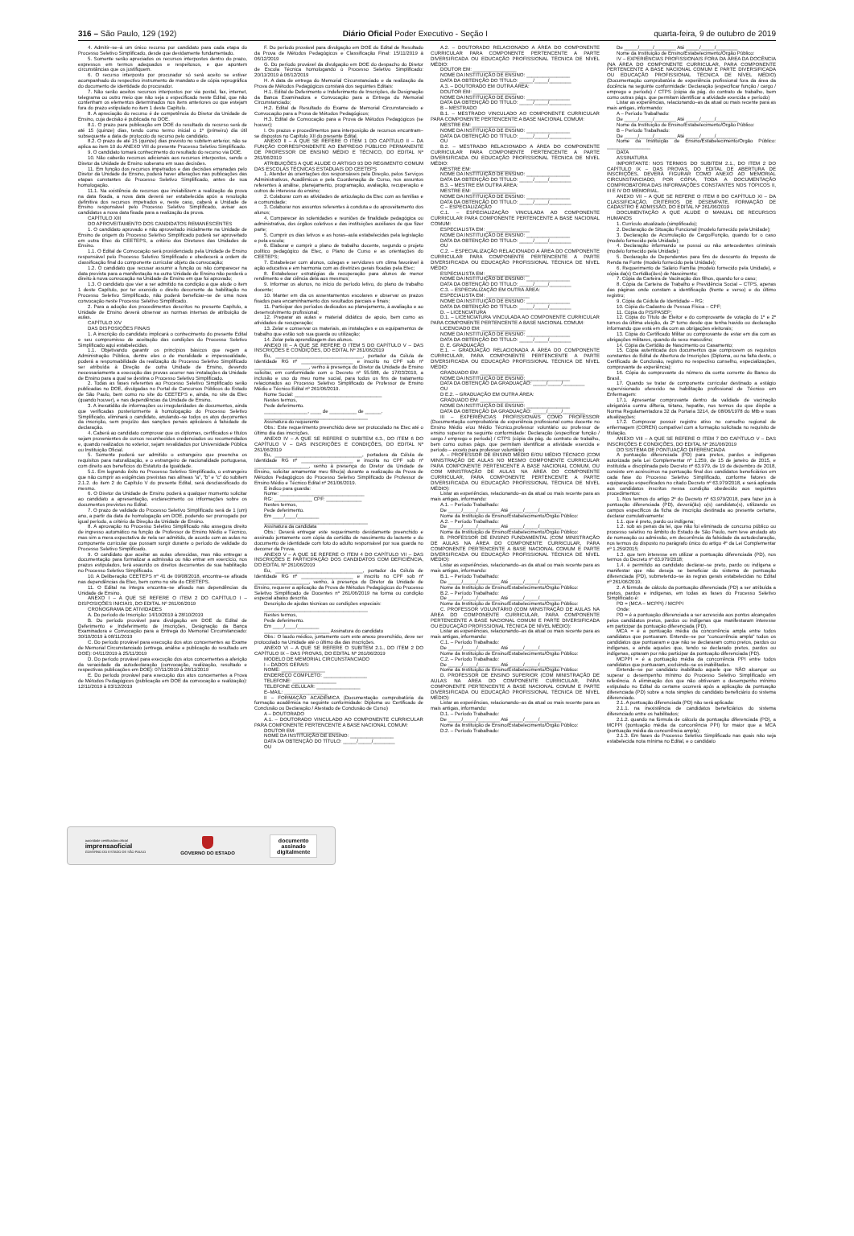316 – São Paulo, 129 (192) Diário Oficial Poder Executivo - Seção I quarta-feira, 9 de outubro de 2019
4. Admitir–se–á um único recurso por candidato para cada etapa do Processo Seletivo Simplificado, desde que devidamente fundamentado.
5. Somente serão apreciados os recursos interpostos dentro do prazo, expressos em termos adequados e respeitosos, e que apontem circunstâncias que os justifiquem.
6. O recurso interposto por procurador só será aceito se estiver acompanhado do respectivo instrumento de mandato e de cópia reprográfica do documento de identidade do procurador.
7. Não serão aceitos recursos interpostos por via postal, fax, internet, telegrama ou outro meio que não seja o especificado neste Edital, que não contenham os elementos determinados nos itens anteriores ou que estejam fora do prazo estipulado no item 1 deste Capítulo.
8. A apreciação do recurso é de competência do Diretor da Unidade de Ensino, cuja decisão é publicada no DOE.
8.1. O prazo para publicação em DOE do resultado do recurso será de até 15 (quinze) dias, tendo como termo inicial o 1º (primeiro) dia útil subsequente a data de protocolo do recurso pelo candidato.
8.2. O prazo de até 15 (quinze) dias previsto no subitem anterior, não se aplica ao item 10 do ANEXO VIII do presente Processo Seletivo Simplificado.
9. O candidato tomará conhecimento do resultado do recurso via DOE.
10. Não caberão recursos adicionais aos recursos interpostos, sendo o Diretor da Unidade de Ensino soberano em suas decisões.
11. Em função dos recursos impetrados e das decisões emanadas pelo Diretor da Unidade de Ensino, poderá haver alterações nas publicações das etapas constantes do Processo Seletivo Simplificado, antes de sua homologação.
11.1. Na existência de recursos que inviabilizem a realização da prova na data fixada, a nova data deverá ser estabelecida após a resolução definitiva dos recursos impetrados e, neste caso, caberá a Unidade de Ensino responsável pelo Processo Seletivo Simplificado, avisar aos candidatos a nova data fixada para a realização da prova.
CAPÍTULO XIII
DO APROVEITAMENTO DOS CANDIDATOS REMANESCENTES
1. O candidato aprovado e não aproveitado inicialmente na Unidade de Ensino de origem do Processo Seletivo Simplificado poderá ser aproveitado em outra Etec do CEETEPS, a critério dos Diretores das Unidades de Ensino.
1.1. O Edital de Convocação será providenciado pela Unidade de Ensino responsável pelo Processo Seletivo Simplificado e obedecerá a ordem de classificação final do componente curricular objeto da convocação;
1.2. O candidato que recusar assumir a função ou não comparecer na data prevista para a manifestação na outra Unidade de Ensino não perderá o direito à nova convocação na Unidade de Ensino em que foi aprovado;
1.3. O candidato que vier a ser admitido na condição a que alude o item 1 deste Capítulo, por ter exercido o direito decorrente da habilitação no Processo Seletivo Simplificado, não poderá beneficiar–se de uma nova convocação neste Processo Seletivo Simplificado.
2. Para a adoção dos procedimentos descritos no presente Capítulo, a Unidade de Ensino deverá observar as normas internas de atribuição de aulas.
CAPÍTULO XIV
DAS DISPOSIÇÕES FINAIS
1. A inscrição do candidato implicará o conhecimento do presente Edital e seu compromisso de aceitação das condições do Processo Seletivo Simplificado aqui estabelecidas.
1.1. Objetivando garantir os princípios básicos que regem a Administração Pública, dentre eles o de moralidade e impessoalidade, poderá a responsabilidade da realização do Processo Seletivo Simplificado ser atribuída à Direção de outra Unidade de Ensino, devendo necessariamente a execução das provas ocorrer nas instalações da Unidade de Ensino para a qual se destina o Processo Seletivo Simplificado.
2. Todas as fases referentes ao Processo Seletivo Simplificado serão publicadas no DOE, divulgadas no Portal de Concursos Públicos do Estado de São Paulo, bem como no site do CEETEPS e, ainda, no site da Etec (quando houver), e nas dependências da Unidade de Ensino.
3. A inexatidão de informações ou irregularidades de documentos, ainda que verificadas posteriormente à homologação do Processo Seletivo Simplificado, eliminará o candidato, anulando–se todos os atos decorrentes da inscrição, sem prejuízo das sanções penais aplicáveis à falsidade de declaração.
4. Caberá ao candidato comprovar que os diplomas, certificados e títulos sejam provenientes de cursos reconhecidos credenciados ou recomendados e, quando realizados no exterior, sejam revalidados por Universidade Pública ou Instituição Oficial.
5. Somente poderá ser admitido o estrangeiro que preencha os requisitos para naturalização, e o estrangeiro de nacionalidade portuguesa, com direito aos benefícios do Estatuto da Igualdade.
5.1. Em logrando êxito no Processo Seletivo Simplificado, o estrangeiro que não cumprir as exigências previstas nas alíneas "a", "b" e "c" do subitem 2.1.2. do item 2 do Capítulo V do presente Edital, será desclassificado do mesmo.
6. O Diretor da Unidade de Ensino poderá a qualquer momento solicitar ao candidato a apresentação, esclarecimento ou informações sobre os documentos previstos no Edital.
7. O prazo de validade do Processo Seletivo Simplificado será de 1 (um) ano, a partir da data de homologação em DOE, podendo ser prorrogado por igual período, a critério da Direção da Unidade de Ensino.
8. A aprovação no Processo Seletivo Simplificado não assegura direito de ingresso automático na função de Professor de Ensino Médio e Técnico, mas sim a mera expectativa de nela ser admitido, de acordo com as aulas no componente curricular que possam surgir durante o período de validade do Processo Seletivo Simplificado.
9. O candidato que aceitar as aulas oferecidas, mas não entregar a documentação para formalizar a admissão ou não entrar em exercício, nos prazos estipulados, terá exaurido os direitos decorrentes de sua habilitação no Processo Seletivo Simplificado.
10. A Deliberação CEETEPS nº 41 de 09/08/2018, encontra–se afixada nas dependências da Etec, bem como no site do CEETEPS.
11. O Edital na íntegra encontra–se afixado nas dependências da Unidade de Ensino.
ANEXO I – A QUE SE REFERE O ITEM 2 DO CAPÍTULO I – DISPOSIÇÕES INICIAIS, DO EDITAL Nº 261/06/2019
CRONOGRAMA DE ATIVIDADES
A. Do período de Inscrição: 14/10/2019 à 28/10/2019
B. Do período provável para divulgação em DOE do Edital de Deferimento e Indeferimento de Inscrições, Designação da Banca Examinadora e Convocação para a Entrega do Memorial Circunstanciado: 30/10/2019 à 08/11/2019
C. Do período provável para execução dos atos concernentes ao Exame de Memorial Circunstanciado (entrega, análise e publicação do resultado em DOE): 04/11/2019 à 25/11/2019
D. Do período provável para execução dos atos concernentes a aferição da veracidade da autodeclaração (convocação, realização, resultado e respectivas publicações em DOE): 07/11/2019 à 28/11/2019
E. Do período provável para execução dos atos concernentes a Prova de Métodos Pedagógicos (publicação em DOE da convocação e realização): 12/11/2019 à 03/12/2019
F. Do período provável para divulgação em DOE do Edital de Resultado da Prova de Métodos Pedagógicos e Classificação Final: 15/11/2019 à 06/12/2019
G. Do período provável da divulgação em DOE do despacho do Diretor de Escola Técnica homologando o Processo Seletivo Simplificado: 20/11/2019 à 06/12/2019
H. A data de entrega do Memorial Circunstanciado e da realização da Prova de Métodos Pedagógicos constará dos seguintes Editais:
H.1. Edital de Deferimento e Indeferimento de Inscrições, de Designação da Banca Examinadora e Convocação para a Entrega do Memorial Circunstanciado;
H.2. Edital de Resultado do Exame de Memorial Circunstanciado e Convocação para a Prova de Métodos Pedagógicos;
H.3. Edital de Convocação para a Prova de Métodos Pedagógicos (se houver);
I. Os prazos e procedimentos para interposição de recursos encontram–se dispostos no Capítulo XII do presente Edital.
ANEXO II – A QUE SE REFERE O ITEM 1 DO CAPÍTULO II – DA FUNÇÃO CORRESPONDENTE AO EMPREGO PÚBLICO PERMANENTE DE PROFESSOR DE ENSINO MÉDIO E TÉCNICO, DO EDITAL Nº 261/06/2019
ATRIBUIÇÕES A QUE ALUDE O ARTIGO 93 DO REGIMENTO COMUM DAS ESCOLAS TÉCNICAS ESTADUAIS DO CEETEPS
1. Atender às orientações dos responsáveis pela Direção, pelos Serviços Administrativos, Acadêmicos e pela Coordenação de Curso, nos assuntos referentes à análise, planejamento, programação, avaliação, recuperação e outros de interesse do ensino;
2. Colaborar com as atividades de articulação da Etec com as famílias e a comunidade;
3. Colaborar nos assuntos referentes à conduta e do aproveitamento dos alunos;
4. Comparecer às solenidades e reuniões de finalidade pedagógica ou administrativa, dos órgãos coletivos e das instituições auxiliares de que fizer parte;
5. Cumprir os dias letivos e as horas–aula estabelecidas pela legislação e pela escola;
6. Elaborar e cumprir o plano de trabalho docente, segundo o projeto político pedagógico da Etec, o Plano de Curso e as orientações do CEETEPS;
7. Estabelecer com alunos, colegas e servidores um clima favorável à ação educativa e em harmonia com as diretrizes gerais fixadas pela Etec;
8. Estabelecer estratégias de recuperação para alunos de menor rendimento e dar ciência dela aos mesmos;
9. Informar os alunos, no início do período letivo, do plano de trabalho docente;
10. Manter em dia os assentamentos escolares e observar os prazos fixados para encaminhamento dos resultados parciais e finais;
11. Participar dos períodos dedicados ao planejamento, à avaliação e ao desenvolvimento profissional;
12. Preparar as aulas e material didático de apoio, bem como as atividades de recuperação;
13. Zelar e conservar os materiais, as instalações e os equipamentos de trabalho que estão sob sua guarda ou utilização;
14. Zelar pela aprendizagem dos alunos.
ANEXO III – A QUE SE REFERE O ITEM 5 DO CAPÍTULO V – DAS INSCRIÇÕES E CONDIÇÕES, DO EDITAL Nº 261/06/2019
Eu, ________________________________, portador da Célula de Identidade RG nº ___________________ e inscrito no CPF sob nº ____________________, venho à presença do Diretor da Unidade de Ensino solicitar, em conformidade com o Decreto nº 55.588, de 17/03/2010, a inclusão e uso do meu nome social, para todos os fins de tratamento relacionados ao Processo Seletivo Simplificado de Professor de Ensino Médio e Técnico Edital nº 261/06/2019.
Nome Social: ________________________________
Nestes termos,
Pede deferimento.
________________, ____ de __________ de ______.
______________________________________
Assinatura do requerente
Obs.: Este requerimento preenchido deve ser protocolado na Etec até o último dia das inscrições.
ANEXO IV – A QUE SE REFERE O SUBITEM 6.3., DO ITEM 6 DO CAPÍTULO V – DAS INSCRIÇÕES E CONDIÇÕES, DO EDITAL Nº 261/06/2019
Eu, ________________________________, portadora da Célula de Identidade RG nº ___________________ e inscrita no CPF sob nº ____________________, venho à presença do Diretor da Unidade de Ensino, solicitar amamentar meu filho(a) durante a realização da Prova de Métodos Pedagógicos do Processo Seletivo Simplificado de Professor de Ensino Médio e Técnico Edital nº 261/06/2019.
E indico para guarda:
Nome: _______________________________
RG: ______________ CPF: _____________
Nestes termos,
Pede deferimento.
Em ____/____/________
______________________________________
Assinatura da candidata
Obs.: Deverá entregar este requerimento devidamente preenchido e assinado juntamente com cópia da certidão de nascimento do lactente e do documento de identidade com foto do adulto responsável por sua guarda no decorrer da Prova.
ANEXO V – A QUE SE REFERE O ITEM 4 DO CAPÍTULO VII – DAS INSCRIÇÕES E PARTICIPAÇÃO DOS CANDIDATOS COM DEFICIÊNCIA, DO EDITAL Nº 261/06/2019
Eu, ________________________________, portador da Célula de Identidade RG nº ___________________ e inscrito no CPF sob nº ____________________, venho, à presença do Diretor da Unidade de Ensino, requerer a aplicação da Prova de Métodos Pedagógicos do Processo Seletivo Simplificado de Docentes nº 261/06/2019 na forma ou condição especial abaixo descrita.
Descrição de ajudas técnicas ou condições especiais:
______________________________________
Nestes termos,
Pede deferimento.
Em ____/____/________
________________________ Assinatura do candidato
Obs.: O laudo médico, juntamente com este anexo preenchido, deve ser protocolado na Unidade até o último dia das inscrições.
ANEXO VI – A QUE SE REFERE O SUBITEM 2.1., DO ITEM 2 DO CAPÍTULO IX – DAS PROVAS, DO EDITAL Nº 261/06/2019
MODELO DE MEMORIAL CIRCUNSTANCIADO
I – DADOS GERAIS:
NOME: ________________
ENDEREÇO COMPLETO: ________________
TELEFONE: ________________
TELEFONE CELULAR: ________________
E–MAIL: ________________
II – FORMAÇÃO ACADÊMICA (Documentação comprobatória da formação acadêmica na seguinte conformidade: Diploma ou Certificado de Conclusão ou Declaração / Atestado de Conclusão de Curso)
A – DOUTORADO
A.1. – DOUTORADO VINCULADO AO COMPONENTE CURRICULAR PARA COMPONENTE PERTENCENTE A BASE NACIONAL COMUM:
DOUTOR EM: ________________
NOME DA INSTITUIÇÃO DE ENSINO: ________________
DATA DA OBTENÇÃO DO TÍTULO: _____/_____/________
OU
A.2. – DOUTORADO RELACIONADO A ÁREA DO COMPONENTE CURRICULAR PARA COMPONENTE PERTENCENTE A PARTE DIVERSIFICADA OU EDUCAÇÃO PROFISSIONAL TÉCNICA DE NÍVEL MÉDIO:
DOUTOR EM: ________________
NOME DA INSTITUIÇÃO DE ENSINO: ________________
DATA DA OBTENÇÃO DO TÍTULO: _____/_____/________
A.3. – DOUTORADO EM OUTRA ÁREA:
DOUTOR EM: ________________
NOME DA INSTITUIÇÃO DE ENSINO: ________________
DATA DA OBTENÇÃO DO TÍTULO: _____/_____/________
B – MESTRADO
B.1. – MESTRADO VINCULADO AO COMPONENTE CURRICULAR PARA COMPONENTE PERTENCENTE A BASE NACIONAL COMUM:
MESTRE EM: ________________
NOME DA INSTITUIÇÃO DE ENSINO: ________________
DATA DA OBTENÇÃO DO TÍTULO: _____/_____/________
OU
B.2. – MESTRADO RELACIONADO A ÁREA DO COMPONENTE CURRICULAR PARA COMPONENTE PERTENCENTE A PARTE DIVERSIFICADA OU EDUCAÇÃO PROFISSIONAL TÉCNICA DE NÍVEL MÉDIO:
MESTRE EM: ________________
NOME DA INSTITUIÇÃO DE ENSINO: ________________
DATA DA OBTENÇÃO DO TÍTULO: _____/_____/________
B.3. – MESTRE EM OUTRA ÁREA:
MESTRE EM: ________________
NOME DA INSTITUIÇÃO DE ENSINO: ________________
DATA DA OBTENÇÃO DO TÍTULO: _____/_____/________
C – ESPECIALIZAÇÃO
C.1. – ESPECIALIZAÇÃO VINCULADA AO COMPONENTE CURRICULAR PARA COMPONENTE PERTENCENTE A BASE NACIONAL COMUM:
ESPECIALISTA EM: ________________
NOME DA INSTITUIÇÃO DE ENSINO: ________________
DATA DA OBTENÇÃO DO TÍTULO: _____/_____/________
OU
C.2. – ESPECIALIZAÇÃO RELACIONADO A ÁREA DO COMPONENTE CURRICULAR PARA COMPONENTE PERTENCENTE A PARTE DIVERSIFICADA OU EDUCAÇÃO PROFISSIONAL TÉCNICA DE NÍVEL MÉDIO:
ESPECIALISTA EM: ________________
NOME DA INSTITUIÇÃO DE ENSINO: ________________
DATA DA OBTENÇÃO DO TÍTULO: _____/_____/________
C.3. – ESPECIALIZAÇÃO EM OUTRA ÁREA:
ESPECIALISTA EM: ________________
NOME DA INSTITUIÇÃO DE ENSINO: ________________
DATA DA OBTENÇÃO DO TÍTULO: _____/_____/________
D. – LICENCIATURA
D.1. – LICENCIATURA VINCULADA AO COMPONENTE CURRICULAR PARA COMPONENTE PERTENCENTE A BASE NACIONAL COMUM:
LICENCIADO EM: ________________
NOME DA INSTITUIÇÃO DE ENSINO: ________________
DATA DA OBTENÇÃO DO TÍTULO: _____/_____/________
D. E. GRADUAÇÃO
E.1. – GRADUAÇÃO RELACIONADA A ÁREA DO COMPONENTE CURRICULAR, PARA COMPONENTE PERTENCENTE A PARTE DIVERSIFICADA OU EDUCAÇÃO PROFISSIONAL TÉCNICA DE NÍVEL MÉDIO:
GRADUADO EM: ________________
NOME DA INSTITUIÇÃO DE ENSINO: ________________
DATA DA OBTENÇÃO DA GRADUAÇÃO: _____/_____/________
OU
D E.2. – GRADUAÇÃO EM OUTRA ÁREA:
GRADUADO EM: ________________
NOME DA INSTITUIÇÃO DE ENSINO: ________________
DATA DA OBTENÇÃO DA GRADUAÇÃO: _____/_____/________
III – EXPERIÊNCIAS PROFISSIONAIS COMO PROFESSOR (Documentação comprobatória de experiência profissional como docente no Ensino Médio e/ou Médio Técnico,professor voluntário ou professor de ensino superior na seguinte conformidade: Declaração (especificar função / cargo / emprego e período) / CTPS (cópia da pág. do contrato de trabalho, bem como outras págs. que permitam identificar a atividade exercida e período – exceto para professor voluntário)
A. – PROFESSOR DE ENSINO MÉDIO E/OU MÉDIO TÉCNICO (COM MINISTRAÇÃO DE AULAS NO MESMO COMPONENTE CURRICULAR PARA COMPONENTE PERTENCENTE A BASE NACIONAL COMUM, OU COM MINISTRAÇÃO DE AULAS NA ÁREA DO COMPONENTE CURRICULAR, PARA COMPONENTE PERTENCENTE A PARTE DIVERSIFICADA OU EDUCAÇÃO PROFISSIONAL TÉCNICA DE NÍVEL MÉDIO):
Listar as experiências, relacionando–as da atual ou mais recente para as mais antigas, informando:
A.1. – Período Trabalhado:
De _____/_____/________ Até _____/_____/________
Nome da Instituição de Ensino/Estabelecimento/Órgão Público:
A.2. – Período Trabalhado:
De _____/_____/________ Até _____/_____/________
Nome da Instituição de Ensino/Estabelecimento/Órgão Público:
B. PROFESSOR DE ENSINO FUNDAMENTAL (COM MINISTRAÇÃO DE AULAS NA ÁREA DO COMPONENTE CURRICULAR, PARA COMPONENTE PERTENCENTE A BASE NACIONAL COMUM E PARTE DIVERSIFICADA OU EDUCAÇÃO PROFISSIONAL TÉCNICA DE NÍVEL MÉDIO):
Listar as experiências, relacionando–as da atual ou mais recente para as mais antigas, informando:
B.1. – Período Trabalhado:
De _____/_____/________ Até _____/_____/________
Nome da Instituição de Ensino/Estabelecimento/Órgão Público:
B.2. – Período Trabalhado:
De _____/_____/________ Até _____/_____/________
Nome da Instituição de Ensino/Estabelecimento/Órgão Público:
C. PROFESSOR VOLUNTÁRIO (COM MINISTRAÇÃO DE AULAS NA ÁREA DO COMPONENTE CURRICULAR, PARA COMPONENTE PERTENCENTE A BASE NACIONAL COMUM E PARTE DIVERSIFICADA OU EDUCAÇÃO PROFISSIONAL TÉCNICA DE NÍVEL MÉDIO):
Listar as experiências, relacionando–as da atual ou mais recente para as mais antigas, informando:
C.1. – Período Trabalhado:
De _____/_____/________ Até _____/_____/________
Nome da Instituição de Ensino/Estabelecimento/Órgão Público:
C.2. – Período Trabalhado:
De _____/_____/________ Até _____/_____/________
Nome da Instituição de Ensino/Estabelecimento/Órgão Público:
D. PROFESSOR DE ENSINO SUPERIOR (COM MINISTRAÇÃO DE AULAS NA ÁREA DO COMPONENTE CURRICULAR, PARA COMPONENTE PERTENCENTE A BASE NACIONAL COMUM E PARTE DIVERSIFICADA OU EDUCAÇÃO PROFISSIONAL TÉCNICA DE NÍVEL MÉDIO):
Listar as experiências, relacionando–as da atual ou mais recente para as mais antigas, informando:
D.1. – Período Trabalhado:
De _____/_____/________ Até _____/_____/________
Nome da Instituição de Ensino/Estabelecimento/Órgão Público:
D.2. – Período Trabalhado:
De _____/_____/________ Até _____/_____/________
Nome da Instituição de Ensino/Estabelecimento/Órgão Público:
IV – EXPERIÊNCIAS PROFISSIONAIS FORA DA ÁREA DA DOCÊNCIA (NA ÁREA DO COMPONENTE CURRICULAR, PARA COMPONENTE PERTENCENTE A BASE NACIONAL COMUM E PARTE DIVERSIFICADA OU EDUCAÇÃO PROFISSIONAL TÉCNICA DE NÍVEL MÉDIO) (Documentação comprobatória de experiência profissional fora da área da docência na seguinte conformidade: Declaração (especificar função / cargo / emprego e período) / CTPS (cópia da pág. do contrato de trabalho, bem como outras págs. que permitam identificar a atividade exercida e período)
Listar as experiências, relacionando–as da atual ou mais recente para as mais antigas, informando:
A – Período Trabalhado:
De _____/_____/________ Até _____/_____/________
Nome da Instituição de Ensino/Estabelecimento/Órgão Público:
B – Período Trabalhado:
De _____/_____/________ Até _____/_____/________
Nome da Instituição de Ensino/Estabelecimento/Órgão Público: ________________
DATA
ASSINATURA
IMPORTANTE: NOS TERMOS DO SUBITEM 2.1., DO ITEM 2 DO CAPÍTULO IX – DAS PROVAS, DO EDITAL DE ABERTURA DE INSCRIÇÕES, DEVERÁ FIGURAR COMO ANEXO AO MEMORIAL CIRCUNSTANCIADO, POR CÓPIA, TODA A DOCUMENTAÇÃO COMPROBATÓRIA DAS INFORMAÇÕES CONSTANTES NOS TÓPICOS II, III E IV DO MEMORIAL.
ANEXO VII – A QUE SE REFERE O ITEM 8 DO CAPÍTULO XI – DA CLASSIFICAÇÃO, CRITÉRIOS DE DESEMPATE, FORMAÇÃO DE CADASTRO E ADMISSÃO, DO EDITAL Nº 261/06/2019
DOCUMENTAÇÃO A QUE ALUDE O MANUAL DE RECURSOS HUMANOS
1. Currículo atualizado (simplificado);
2. Declaração de Situação Funcional (modelo fornecido pela Unidade);
3. Declaração de Acumulação de Cargo/Função, quando for o caso (modelo fornecido pela Unidade);
4. Declaração informando se possui ou não antecedentes criminais (modelo fornecido pela Unidade);
5. Declaração de Dependentes para fins de desconto do Imposto de Renda na Fonte (modelo fornecido pela Unidade);
6. Requerimento de Salário Família (modelo fornecido pela Unidade), e cópia da(s) Certidão(ões) de Nascimento;
7. Cópia da Carteira de Vacinação dos filhos, quando for o caso;
8. Cópia da Carteira de Trabalho e Previdência Social – CTPS, apenas das páginas onde constam a identificação (frente e verso) e do último registro;
9. Cópia da Cédula de Identidade – RG;
10. Cópia do Cadastro de Pessoa Física – CPF;
11. Cópia do PIS/PASEP;
12. Cópia do Título de Eleitor e do comprovante de votação do 1º e 2º turnos da última eleição, do 2º turno desde que tenha havido ou declaração informando que está em dia com as obrigações eleitorais;
13. Cópia do Certificado Militar ou comprovante de estar em dia com as obrigações militares, quando do sexo masculino;
14. Cópia da Certidão de Nascimento ou Casamento;
15. Cópia autenticada dos documentos que comprovem os requisitos constantes do Edital de Abertura de Inscrições (Diploma, ou na falta deste, o Certificado de Conclusão, registro no respectivo conselho, especializações, comprovante de experiência);
16. Cópia do comprovante do número da conta corrente do Banco do Brasil.
17. Quando se tratar de componente curricular destinado a estágio supervisionado oferecido na habilitação profissional de Técnico em Enfermagem:
17.1. Apresentar comprovante dentro da validade de vacinação obrigatória contra difteria, tétano, hepatite, nos termos do que dispõe a Norma Regulamentadora 32 da Portaria 3214, de 08/06/1978 do Mtb e suas atualizações;
17.2. Comprovar possuir registro ativo no conselho regional de enfermagem (COREN) compatível com a formação solicitada no requisito de titulação.
ANEXO VIII – A QUE SE REFERE O ITEM 7 DO CAPÍTULO V – DAS INSCRIÇÕES E CONDIÇÕES, DO EDITAL Nº 261/06/2019
DO SISTEMA DE PONTUAÇÃO DIFERENCIADA
A pontuação diferenciada (PD) para pretos, pardos e indígenas autorizada pela Lei Complementar nº 1.259, de 15 de janeiro de 2015, e instituída e disciplinada pelo Decreto nº 63.979, de 19 de dezembro de 2018, consiste em acréscimos na pontuação final dos candidatos beneficiários em cada fase do Processo Seletivo Simplificado, conforme fatores de equiparação especificados no citado Decreto nº 63.979/2018, e será aplicada aos candidatos inscritos nessa condição obedecido aos seguintes procedimentos:
1. Nos termos do artigo 2º do Decreto nº 63.979/2018, para fazer jus à pontuação diferenciada (PD), deverá(ão) o(s) candidato(s), utilizando os campos específicos da ficha de inscrição destinada ao presente certame, declarar cumulativamente:
1.1. que é preto, pardo ou indígena;
1.2. sob as penas da lei, que não foi eliminado de concurso público ou processo seletivo no âmbito do Estado de São Paulo, nem teve anulado ato de nomeação ou admissão, em decorrência da falsidade da autodeclaração, nos termos do disposto no parágrafo único do artigo 4º da Lei Complementar nº 1.259/2015;
1.3. que tem interesse em utilizar a pontuação diferenciada (PD), nos termos do Decreto nº 63.979/2018;
1.4. é permitido ao candidato declarar–se preto, pardo ou indígena e manifestar que não deseja se beneficiar do sistema de pontuação diferenciada (PD), submetendo–se às regras gerais estabelecidas no Edital nº 261/06/2019.
2. A fórmula de cálculo da pontuação diferenciada (PD) a ser atribuída a pretos, pardos e indígenas, em todas as fases do Processo Seletivo Simplificado é:
PD = (MCA – MCPPI) / MCPPI
Onde:
PD = é a pontuação diferenciada a ser acrescida aos pontos alcançados pelos candidatos pretos, pardos ou indígenas que manifestaram interesse em participar da pontuação diferenciada (PD).
MCA = é a pontuação média da concorrência ampla entre todos candidatos que pontuaram. Entende–se por "concorrência ampla" todos os candidatos que pontuaram e que não se declararam como pretos, pardos ou indígenas, e ainda aqueles que, tendo se declarado pretos, pardos ou indígenas, optaram por não participar da pontuação diferenciada (PD).
MCPPI = é a pontuação média da concorrência PPI entre todos candidatos que pontuaram, excluindo–se os inabilitados.
Entende–se por candidato inabilitado aquele que NÃO alcançar ou superar o desempenho mínimo do Processo Seletivo Simplificado em referência. A eliminação dos que não obtiveram o desempenho mínimo estipulado no Edital do certame ocorrerá após a aplicação da pontuação diferenciada (PD) sobre a nota simples do candidato beneficiário do sistema diferenciado.
2.1. A pontuação diferenciada (PD) não será aplicada:
2.1.1. na inexistência de candidatos beneficiários do sistema diferenciado entre os habilitados;
2.1.2. quando na fórmula de cálculo da pontuação diferenciada (PD), a MCPPI (pontuação média da concorrência PPI) for maior que a MCA (pontuação média da concorrência ampla);
2.1.3. Em fases do Processo Seletivo Simplificado nas quais não seja estabelecida nota mínima no Edital, e o candidato
autoridade certificadora oficial
imprensaoficial
GOVERNO DO ESTADO DE SÃO PAULO
GOVERNO DO ESTADO
documento
assinado
digitalmente